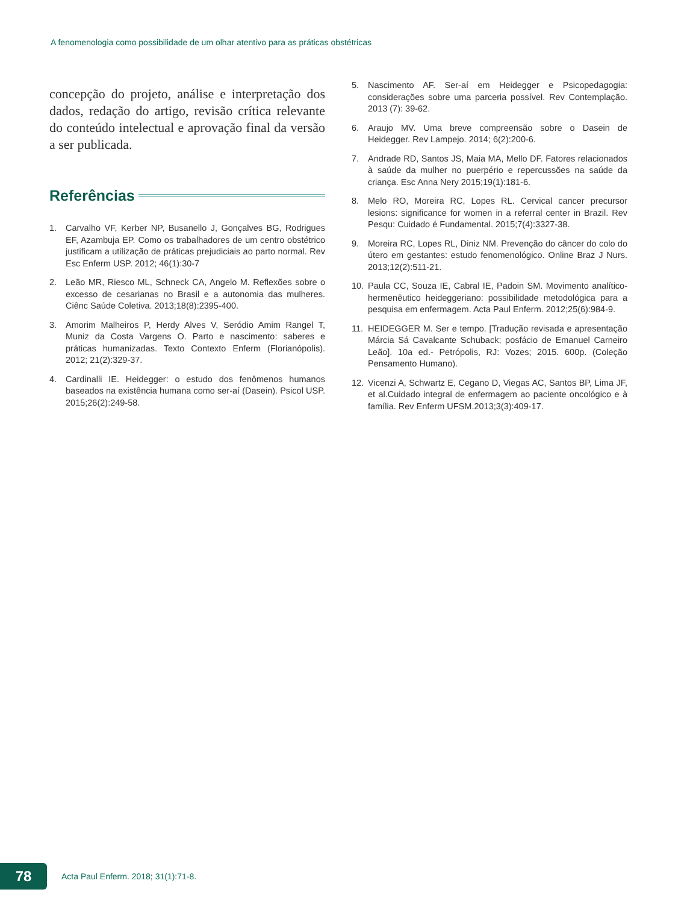A fenomenologia como possibilidade de um olhar atentivo para as práticas obstétricas
concepção do projeto, análise e interpretação dos dados, redação do artigo, revisão crítica relevante do conteúdo intelectual e aprovação final da versão a ser publicada.
Referências
1. Carvalho VF, Kerber NP, Busanello J, Gonçalves BG, Rodrigues EF, Azambuja EP. Como os trabalhadores de um centro obstétrico justificam a utilização de práticas prejudiciais ao parto normal. Rev Esc Enferm USP. 2012; 46(1):30-7
2. Leão MR, Riesco ML, Schneck CA, Angelo M. Reflexões sobre o excesso de cesarianas no Brasil e a autonomia das mulheres. Ciênc Saúde Coletiva. 2013;18(8):2395-400.
3. Amorim Malheiros P, Herdy Alves V, Seródio Amim Rangel T, Muniz da Costa Vargens O. Parto e nascimento: saberes e práticas humanizadas. Texto Contexto Enferm (Florianópolis). 2012; 21(2):329-37.
4. Cardinalli IE. Heidegger: o estudo dos fenômenos humanos baseados na existência humana como ser-aí (Dasein). Psicol USP. 2015;26(2):249-58.
5. Nascimento AF. Ser-aí em Heidegger e Psicopedagogia: considerações sobre uma parceria possível. Rev Contemplação. 2013 (7): 39-62.
6. Araujo MV. Uma breve compreensão sobre o Dasein de Heidegger. Rev Lampejo. 2014; 6(2):200-6.
7. Andrade RD, Santos JS, Maia MA, Mello DF. Fatores relacionados à saúde da mulher no puerpério e repercussões na saúde da criança. Esc Anna Nery 2015;19(1):181-6.
8. Melo RO, Moreira RC, Lopes RL. Cervical cancer precursor lesions: significance for women in a referral center in Brazil. Rev Pesqu: Cuidado é Fundamental. 2015;7(4):3327-38.
9. Moreira RC, Lopes RL, Diniz NM. Prevenção do câncer do colo do útero em gestantes: estudo fenomenológico. Online Braz J Nurs. 2013;12(2):511-21.
10. Paula CC, Souza IE, Cabral IE, Padoin SM. Movimento analítico-hermenêutico heideggeriano: possibilidade metodológica para a pesquisa em enfermagem. Acta Paul Enferm. 2012;25(6):984-9.
11. HEIDEGGER M. Ser e tempo. [Tradução revisada e apresentação Márcia Sá Cavalcante Schuback; posfácio de Emanuel Carneiro Leão]. 10a ed.- Petrópolis, RJ: Vozes; 2015. 600p. (Coleção Pensamento Humano).
12. Vicenzi A, Schwartz E, Cegano D, Viegas AC, Santos BP, Lima JF, et al.Cuidado integral de enfermagem ao paciente oncológico e à família. Rev Enferm UFSM.2013;3(3):409-17.
78
Acta Paul Enferm. 2018; 31(1):71-8.